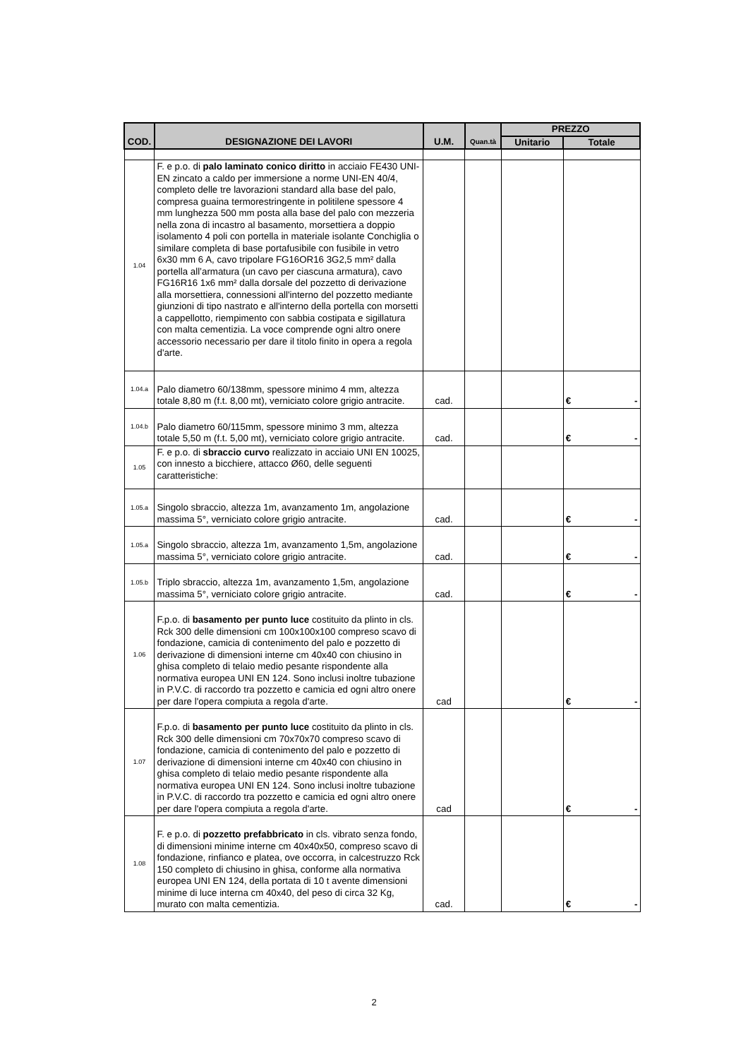| COD. | DESIGNAZIONE DEI LAVORI | U.M. | Quan.tà | PREZZO | |
| --- | --- | --- | --- | --- | --- |
| | | | | Unitario | Totale |
| 1.04 | F. e p.o. di palo laminato conico diritto in acciaio FE430 UNI-EN zincato a caldo per immersione a norme UNI-EN 40/4, completo delle tre lavorazioni standard alla base del palo, compresa guaina termorestringente in politilene spessore 4 mm lunghezza 500 mm posta alla base del palo con mezzeria nella zona di incastro al basamento, morsettiera a doppio isolamento 4 poli con portella in materiale isolante Conchiglia o similare completa di base portafusibile con fusibile in vetro 6x30 mm 6 A, cavo tripolare FG16OR16 3G2,5 mm² dalla portella all’armatura (un cavo per ciascuna armatura), cavo FG16R16 1x6 mm² dalla dorsale del pozzetto di derivazione alla morsettiera, connessioni all'interno del pozzetto mediante giunzioni di tipo nastrato e all'interno della portella con morsetti a cappellotto, riempimento con sabbia costipata e sigillatura con malta cementizia. La voce comprende ogni altro onere accessorio necessario per dare il titolo finito in opera a regola d'arte. | | | | |
| 1.04.a | Palo diametro 60/138mm, spessore minimo 4 mm, altezza totale 8,80 m (f.t. 8,00 mt), verniciato colore grigio antracite. | cad. | | | € - |
| 1.04.b | Palo diametro 60/115mm, spessore minimo 3 mm, altezza totale 5,50 m (f.t. 5,00 mt), verniciato colore grigio antracite. | cad. | | | € - |
| 1.05 | F. e p.o. di sbraccio curvo realizzato in acciaio UNI EN 10025, con innesto a bicchiere, attacco Ø60, delle seguenti caratteristiche: | | | | |
| 1.05.a | Singolo sbraccio, altezza 1m, avanzamento 1m, angolazione massima 5°, verniciato colore grigio antracite. | cad. | | | € - |
| 1.05.a | Singolo sbraccio, altezza 1m, avanzamento 1,5m, angolazione massima 5°, verniciato colore grigio antracite. | cad. | | | € - |
| 1.05.b | Triplo sbraccio, altezza 1m, avanzamento 1,5m, angolazione massima 5°, verniciato colore grigio antracite. | cad. | | | € - |
| 1.06 | F.p.o. di basamento per punto luce costituito da plinto in cls. Rck 300 delle dimensioni cm 100x100x100 compreso scavo di fondazione, camicia di contenimento del palo e pozzetto di derivazione di dimensioni interne cm 40x40 con chiusino in ghisa completo di telaio medio pesante rispondente alla normativa europea UNI EN 124. Sono inclusi inoltre tubazione in P.V.C. di raccordo tra pozzetto e camicia ed ogni altro onere per dare l'opera compiuta a regola d'arte. | cad | | | € - |
| 1.07 | F.p.o. di basamento per punto luce costituito da plinto in cls. Rck 300 delle dimensioni cm 70x70x70 compreso scavo di fondazione, camicia di contenimento del palo e pozzetto di derivazione di dimensioni interne cm 40x40 con chiusino in ghisa completo di telaio medio pesante rispondente alla normativa europea UNI EN 124. Sono inclusi inoltre tubazione in P.V.C. di raccordo tra pozzetto e camicia ed ogni altro onere per dare l'opera compiuta a regola d'arte. | cad | | | € - |
| 1.08 | F. e p.o. di pozzetto prefabbricato in cls. vibrato senza fondo, di dimensioni minime interne cm 40x40x50, compreso scavo di fondazione, rinfianco e platea, ove occorra, in calcestruzzo Rck 150 completo di chiusino in ghisa, conforme alla normativa europea UNI EN 124, della portata di 10 t avente dimensioni minime di luce interna cm 40x40, del peso di circa 32 Kg, murato con malta cementizia. | cad. | | | € - |
2